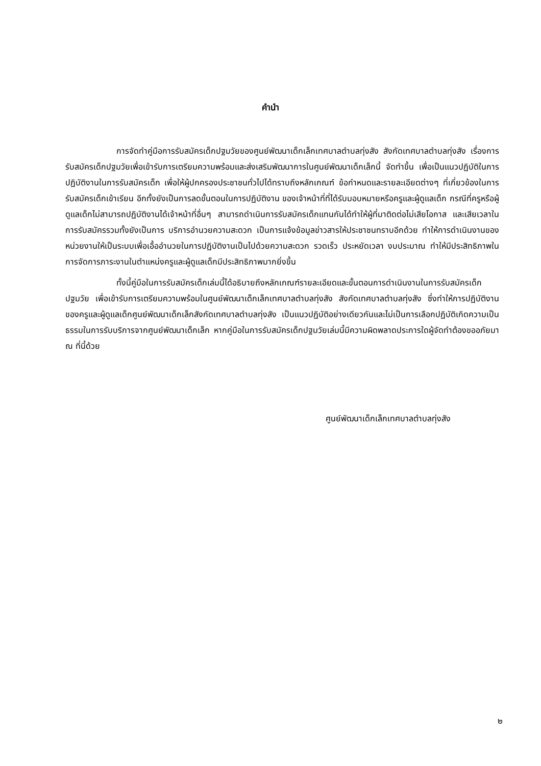คำนำ
การจัดทำคู่มือการรับสมัครเด็กปฐมวัยของศูนย์พัฒนาเด็กเล็กเทศบาลตำบลทุ่งสัง สังกัดเทศบาลตำบลทุ่งสัง เรื่องการรับสมัครเด็กปฐมวัยเพื่อเข้ารับการเตรียมความพร้อมและส่งเสริมพัฒนาการในศูนย์พัฒนาเด็กเล็กนี้ จัดทำขึ้น เพื่อเป็นแนวปฏิบัติในการปฏิบัติงานในการรับสมัครเด็ก เพื่อให้ผู้ปกครองประชาชนทั่วไปได้ทราบถึงหลักเกณฑ์ ข้อกำหนดและรายละเอียดต่างๆ ที่เกี่ยวข้องในการรับสมัครเด็กเข้าเรียน อีกทั้งยังเป็นการลดขั้นตอนในการปฏิบัติงาน ของเจ้าหน้าที่ที่ได้รับมอบหมายหรือครูและผู้ดูแลเด็ก กรณีที่ครูหรือผู้ดูแลเด็กไม่สามารถปฏิบัติงานได้เจ้าหน้าที่อื่นๆ สามารถดำเนินการรับสมัครเด็กแทนกันได้ทำให้ผู้ที่มาติดต่อไม่เสียโอกาส และเสียเวลาในการรับสมัครรวมทั้งยังเป็นการ บริการอำนวยความสะดวก เป็นการแจ้งข้อมูลข่าวสารให้ประชาชนทราบอีกด้วย ทำให้การดำเนินงานของหน่วยงานให้เป็นระบบเพื่อเอื้ออำนวยในการปฏิบัติงานเป็นไปด้วยความสะดวก รวดเร็ว ประหยัดเวลา งบประมาณ ทำให้มีประสิทธิภาพในการจัดการภาระงานในตำแหน่งครูและผู้ดูแลเด็กมีประสิทธิภาพมากยิ่งขึ้น
ทั้งนี้คู่มือในการรับสมัครเด็กเล่มนี้ได้อธิบายถึงหลักเกณฑ์รายละเอียดและขั้นตอนการดำเนินงานในการรับสมัครเด็กปฐมวัย เพื่อเข้ารับการเตรียมความพร้อมในศูนย์พัฒนาเด็กเล็กเทศบาลตำบลทุ่งสัง สังกัดเทศบาลตำบลทุ่งสัง ซึ่งทำให้การปฏิบัติงานของครูและผู้ดูแลเด็กศูนย์พัฒนาเด็กเล็กสังกัดเทศบาลตำบลทุ่งสัง เป็นแนวปฏิบัติอย่างเดียวกันและไม่เป็นการเลือกปฏิบัติเกิดความเป็นธรรมในการรับบริการจากศูนย์พัฒนาเด็กเล็ก หากคู่มือในการรับสมัครเด็กปฐมวัยเล่มนี้มีความผิดพลาดประการใดผู้จัดทำต้องขออภัยมา ณ ที่นี้ด้วย
ศูนย์พัฒนาเด็กเล็กเทศบาลตำบลทุ่งสัง
๒